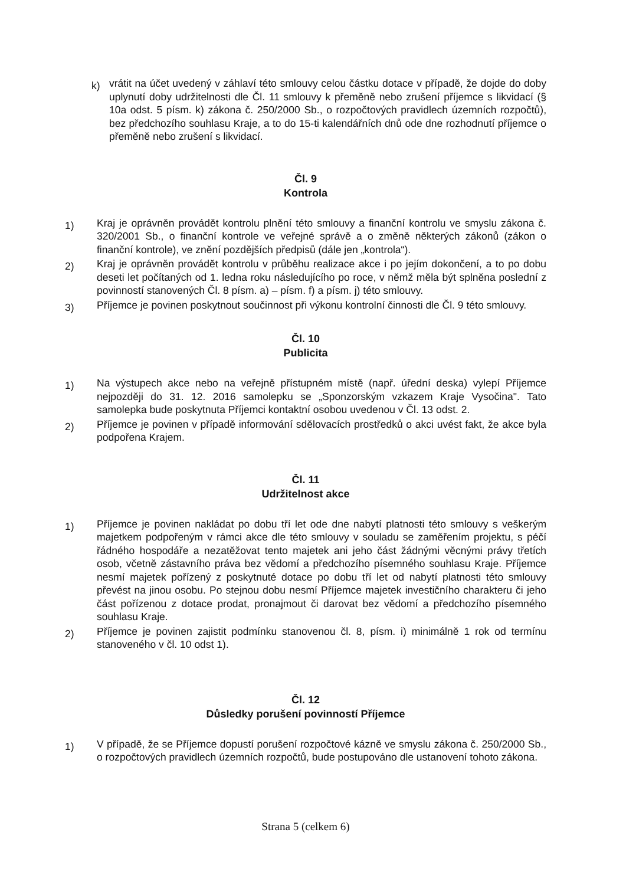k)
vrátit na účet uvedený v záhlaví této smlouvy celou částku dotace v případě, že dojde do doby uplynutí doby udržitelnosti dle Čl. 11 smlouvy k přeměně nebo zrušení příjemce s likvidací (§ 10a odst. 5 písm. k) zákona č. 250/2000 Sb., o rozpočtových pravidlech územních rozpočtů), bez předchozího souhlasu Kraje, a to do 15-ti kalendářních dnů ode dne rozhodnutí příjemce o přeměně nebo zrušení s likvidací.
Čl. 9
Kontrola
1)
Kraj je oprávněn provádět kontrolu plnění této smlouvy a finanční kontrolu ve smyslu zákona č. 320/2001 Sb., o finanční kontrole ve veřejné správě a o změně některých zákonů (zákon o finanční kontrole), ve znění pozdějších předpisů (dále jen „kontrola“).
2)
Kraj je oprávněn provádět kontrolu v průběhu realizace akce i po jejím dokončení, a to po dobu deseti let počítaných od 1. ledna roku následujícího po roce, v němž měla být splněna poslední z povinností stanovených Čl. 8 písm. a) – písm. f) a písm. j) této smlouvy.
3)
Příjemce je povinen poskytnout součinnost při výkonu kontrolní činnosti dle Čl. 9 této smlouvy.
Čl. 10
Publicita
1)
Na výstupech akce nebo na veřejně přístupném místě (např. úřední deska) vylepí Příjemce nejpozději do 31. 12. 2016 samolepku se „Sponzorským vzkazem Kraje Vysočina". Tato samolepka bude poskytnuta Příjemci kontaktní osobou uvedenou v Čl. 13 odst. 2.
2)
Příjemce je povinen v případě informování sdělovacích prostředků o akci uvést fakt, že akce byla podpořena Krajem.
Čl. 11
Udržitelnost akce
1)
Příjemce je povinen nakládat po dobu tří let ode dne nabytí platnosti této smlouvy s veškerým majetkem podpořeným v rámci akce dle této smlouvy v souladu se zaměřením projektu, s péčí řádného hospodáře a nezatěžovat tento majetek ani jeho část žádnými věcnými právy třetích osob, včetně zástavního práva bez vědomí a předchozího písemného souhlasu Kraje. Příjemce nesmí majetek pořízený z poskytnuté dotace po dobu tří let od nabytí platnosti této smlouvy převést na jinou osobu. Po stejnou dobu nesmí Příjemce majetek investičního charakteru či jeho část pořízenou z dotace prodat, pronajmout či darovat bez vědomí a předchozího písemného souhlasu Kraje.
2)
Příjemce je povinen zajistit podmínku stanovenou čl. 8, písm. i) minimálně 1 rok od termínu stanoveného v čl. 10 odst 1).
Čl. 12
Důsledky porušení povinností Příjemce
1)
V případě, že se Příjemce dopustí porušení rozpočtové kázně ve smyslu zákona č. 250/2000 Sb., o rozpočtových pravidlech územních rozpočtů, bude postupováno dle ustanovení tohoto zákona.
Strana 5 (celkem 6)